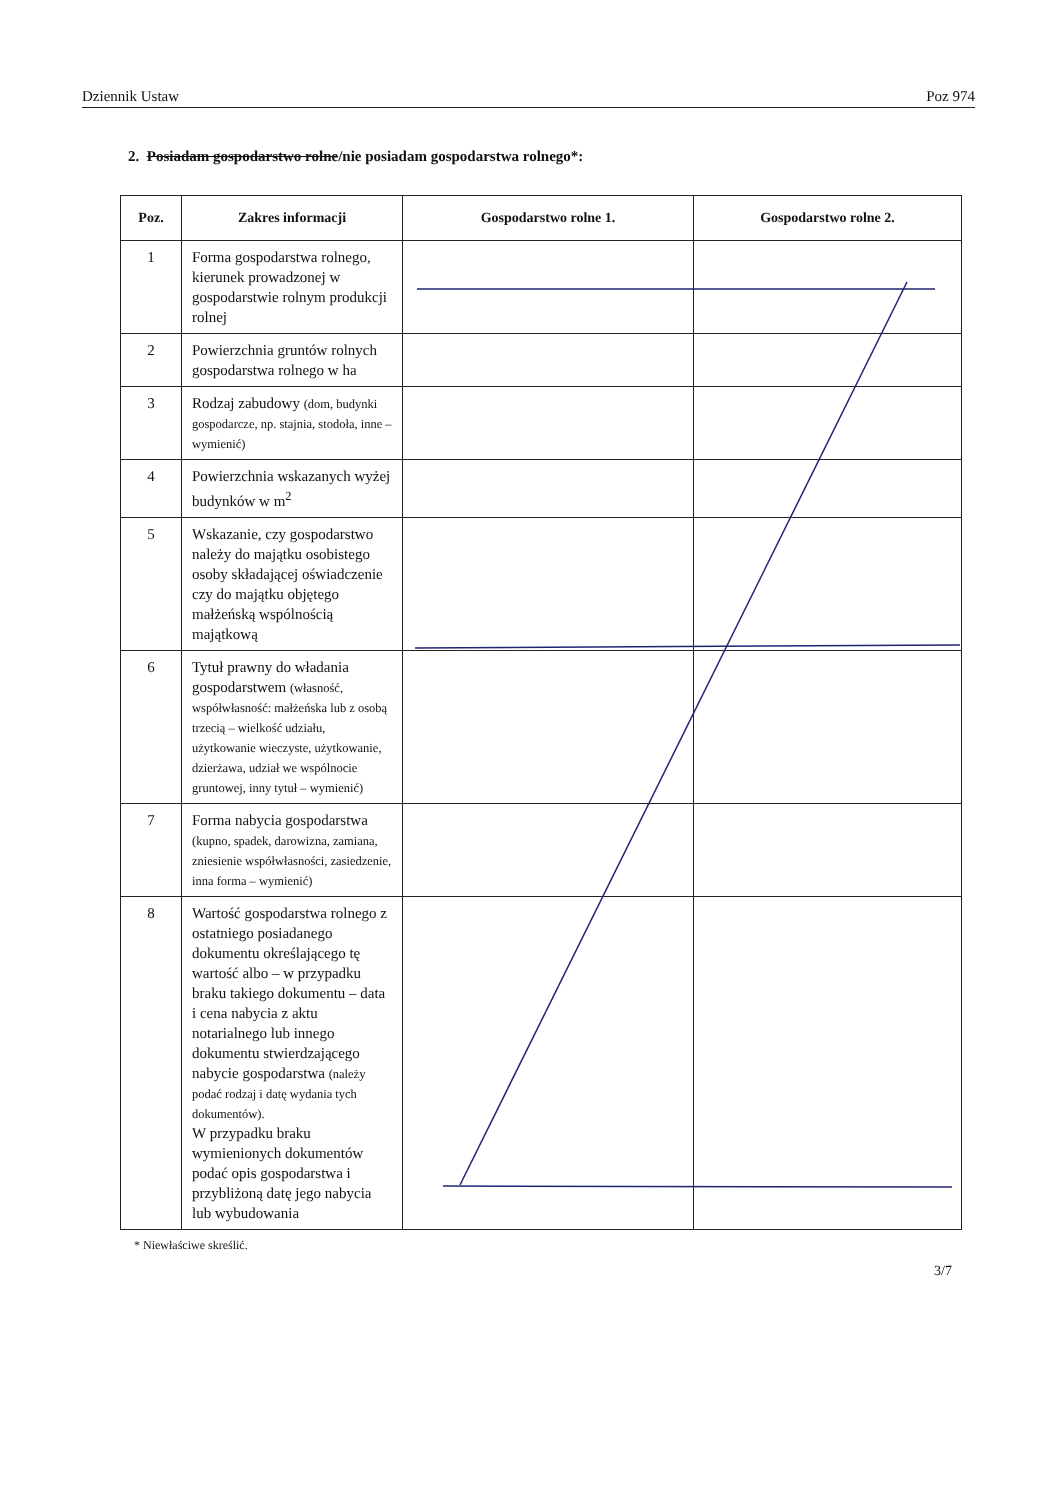Dziennik Ustaw Poz 974
2. Posiadam gospodarstwo rolne/nie posiadam gospodarstwa rolnego*:
| Poz. | Zakres informacji | Gospodarstwo rolne 1. | Gospodarstwo rolne 2. |
| --- | --- | --- | --- |
| 1 | Forma gospodarstwa rolnego, kierunek prowadzonej w gospodarstwie rolnym produkcji rolnej | | |
| 2 | Powierzchnia gruntów rolnych gospodarstwa rolnego w ha | | |
| 3 | Rodzaj zabudowy (dom, budynki gospodarcze, np. stajnia, stodoła, inne – wymienić) | | |
| 4 | Powierzchnia wskazanych wyżej budynków w m<sup>2</sup> | | |
| 5 | Wskazanie, czy gospodarstwo należy do majątku osobistego osoby składającej oświadczenie czy do majątku objętego małżeńską wspólnością majątkową | | |
| 6 | Tytuł prawny do władania gospodarstwem (własność, współwłasność: małżeńska lub z osobą trzecią – wielkość udziału, użytkowanie wieczyste, użytkowanie, dzierżawa, udział we wspólnocie gruntowej, inny tytuł – wymienić) | | |
| 7 | Forma nabycia gospodarstwa (kupno, spadek, darowizna, zamiana, zniesienie współwłasności, zasiedzenie, inna forma – wymienić) | | |
| 8 | Wartość gospodarstwa rolnego z ostatniego posiadanego dokumentu określającego tę wartość albo – w przypadku braku takiego dokumentu – data i cena nabycia z aktu notarialnego lub innego dokumentu stwierdzającego nabycie gospodarstwa (należy podać rodzaj i datę wydania tych dokumentów). W przypadku braku wymienionych dokumentów podać opis gospodarstwa i przybliżoną datę jego nabycia lub wybudowania | | |
* Niewłaściwe skreślić.
3/7